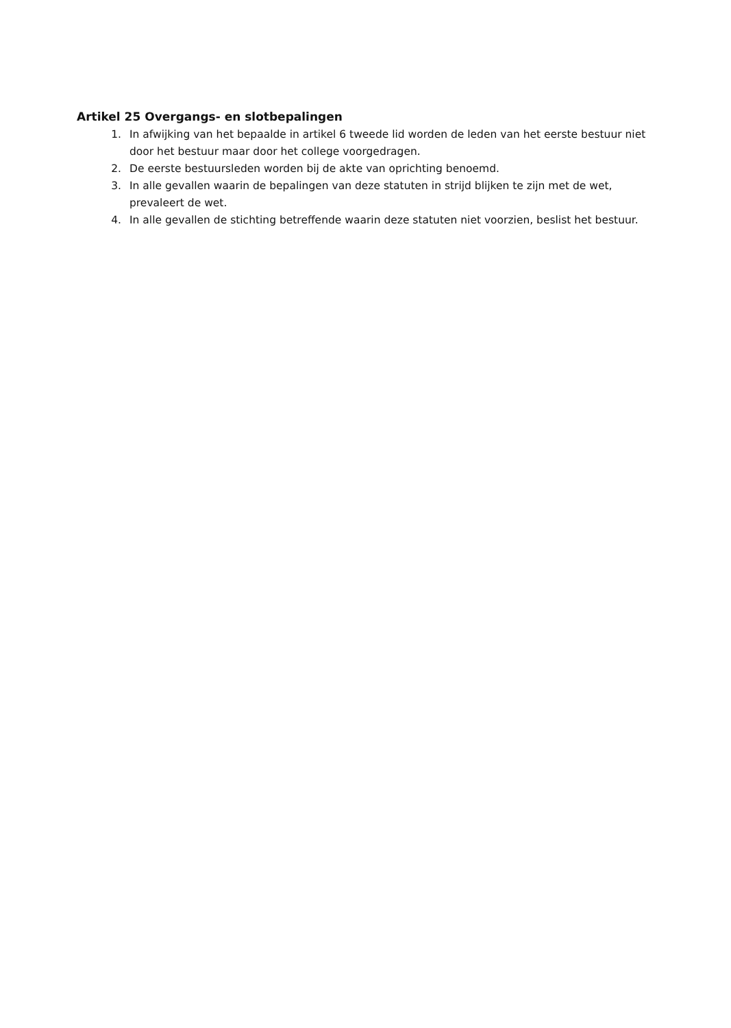Artikel 25 Overgangs- en slotbepalingen
1. In afwijking van het bepaalde in artikel 6 tweede lid worden de leden van het eerste bestuur niet door het bestuur maar door het college voorgedragen.
2. De eerste bestuursleden worden bij de akte van oprichting benoemd.
3. In alle gevallen waarin de bepalingen van deze statuten in strijd blijken te zijn met de wet, prevaleert de wet.
4. In alle gevallen de stichting betreffende waarin deze statuten niet voorzien, beslist het bestuur.